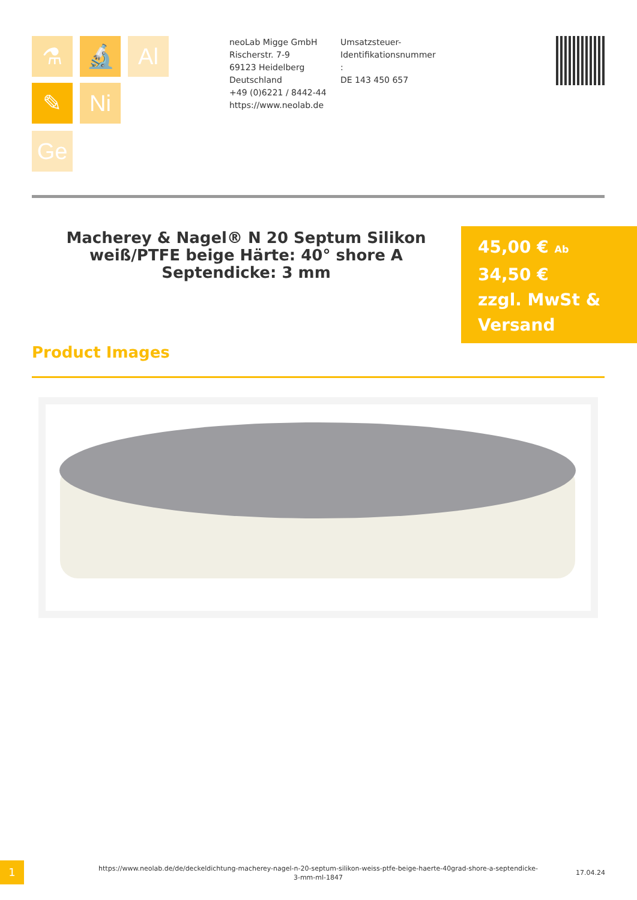⚗ 🔬 Al
✎ Ni
Ge
neoLab Migge GmbH
Rischerstr. 7-9
69123 Heidelberg
Deutschland
+49 (0)6221 / 8442-44
https://www.neolab.de
Umsatzsteuer-Identifikationsnummer
:
DE 143 450 657
Macherey & Nagel® N 20 Septum Silikon weiß/PTFE beige Härte: 40° shore A Septendicke: 3 mm
45,00 € Ab
34,50 €
zzgl. MwSt & Versand
Product Images
1
https://www.neolab.de/de/deckeldichtung-macherey-nagel-n-20-septum-silikon-weiss-ptfe-beige-haerte-40grad-shore-a-septendicke-3-mm-ml-1847
17.04.24